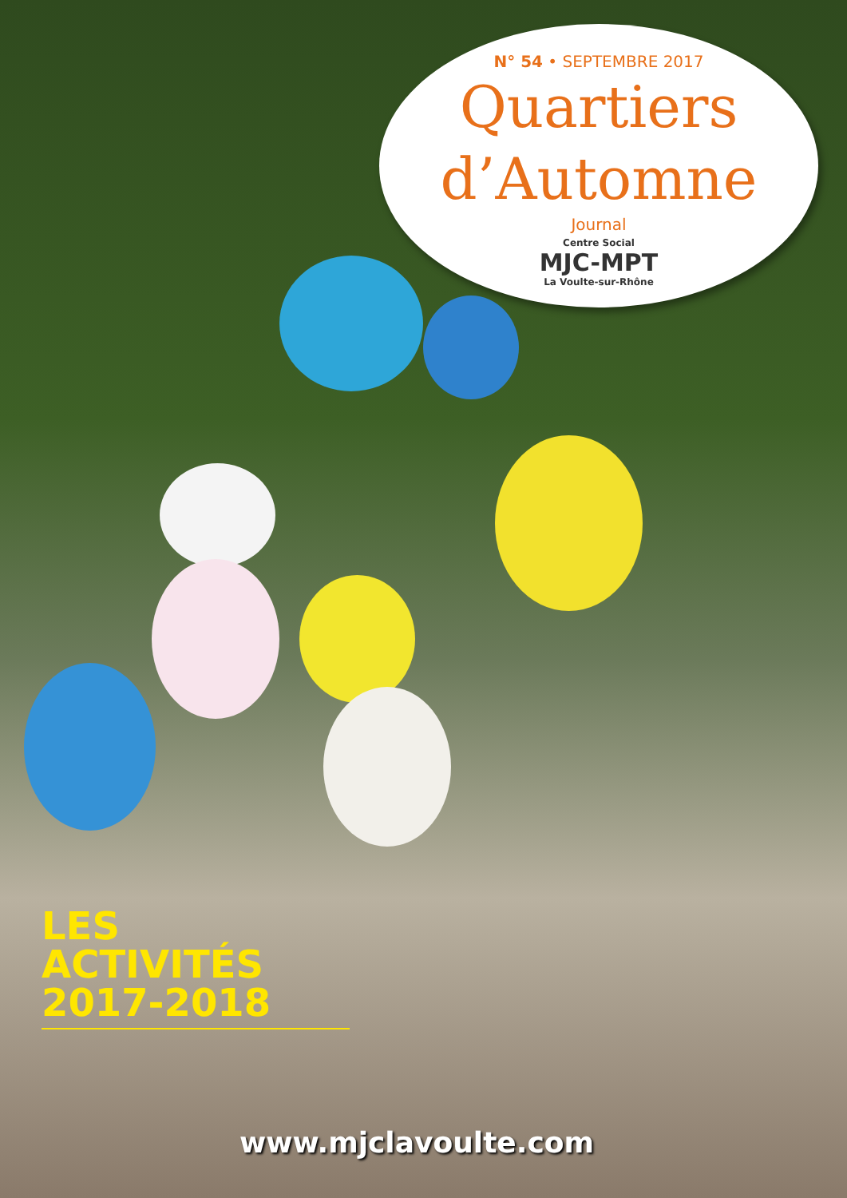N° 54 • SEPTEMBRE 2017
Quartiers
d’Automne
Journal
Centre Social
MJC-MPT
La Voulte-sur-Rhône
LES ACTIVITÉS
2017-2018
www.mjclavoulte.com